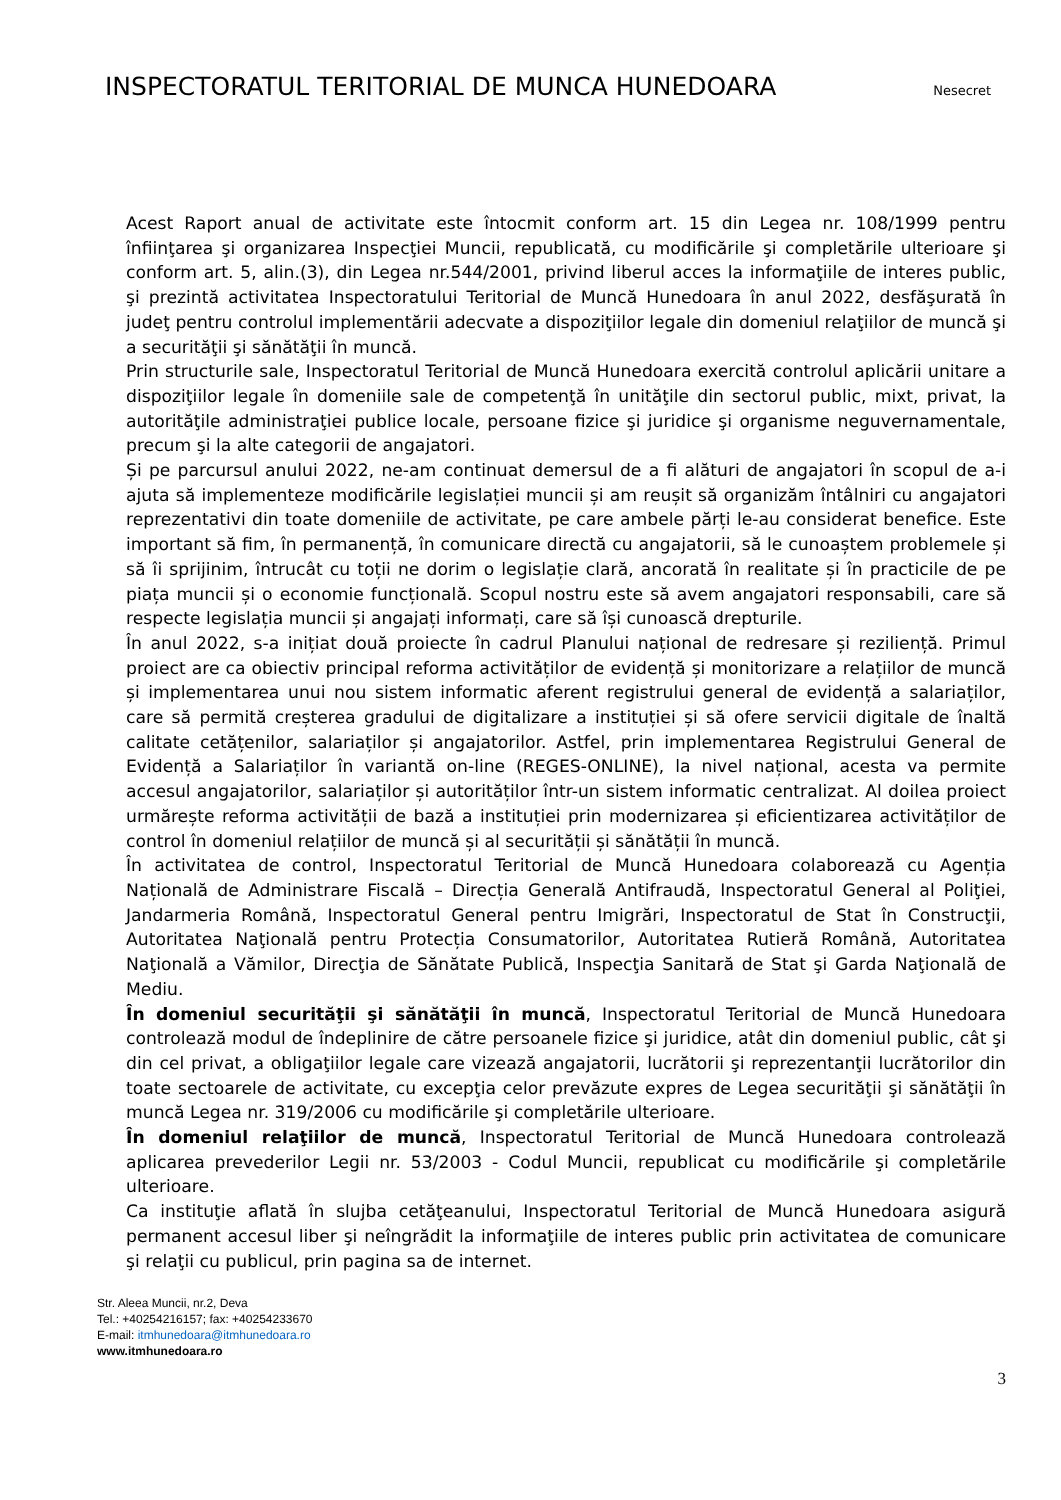INSPECTORATUL TERITORIAL DE MUNCA HUNEDOARA
Nesecret
Acest Raport anual de activitate este întocmit conform art. 15 din Legea nr. 108/1999 pentru înfiinţarea şi organizarea Inspecţiei Muncii, republicată, cu modificările şi completările ulterioare şi conform art. 5, alin.(3), din Legea nr.544/2001, privind liberul acces la informaţiile de interes public, şi prezintă activitatea Inspectoratului Teritorial de Muncă Hunedoara în anul 2022, desfăşurată în judeţ pentru controlul implementării adecvate a dispoziţiilor legale din domeniul relaţiilor de muncă şi a securităţii şi sănătăţii în muncă.
Prin structurile sale, Inspectoratul Teritorial de Muncă Hunedoara exercită controlul aplicării unitare a dispoziţiilor legale în domeniile sale de competenţă în unităţile din sectorul public, mixt, privat, la autorităţile administraţiei publice locale, persoane fizice şi juridice şi organisme neguvernamentale, precum şi la alte categorii de angajatori.
Și pe parcursul anului 2022, ne-am continuat demersul de a fi alături de angajatori în scopul de a-i ajuta să implementeze modificările legislației muncii și am reușit să organizăm întâlniri cu angajatori reprezentativi din toate domeniile de activitate, pe care ambele părți le-au considerat benefice. Este important să fim, în permanență, în comunicare directă cu angajatorii, să le cunoaștem problemele și să îi sprijinim, întrucât cu toții ne dorim o legislație clară, ancorată în realitate și în practicile de pe piața muncii și o economie funcțională. Scopul nostru este să avem angajatori responsabili, care să respecte legislația muncii și angajați informați, care să își cunoască drepturile.
În anul 2022, s-a inițiat două proiecte în cadrul Planului național de redresare și reziliență. Primul proiect are ca obiectiv principal reforma activităților de evidență și monitorizare a relațiilor de muncă și implementarea unui nou sistem informatic aferent registrului general de evidență a salariaților, care să permită creșterea gradului de digitalizare a instituției și să ofere servicii digitale de înaltă calitate cetățenilor, salariaților și angajatorilor. Astfel, prin implementarea Registrului General de Evidență a Salariaților în variantă on-line (REGES-ONLINE), la nivel național, acesta va permite accesul angajatorilor, salariaților și autorităților într-un sistem informatic centralizat. Al doilea proiect urmărește reforma activității de bază a instituției prin modernizarea și eficientizarea activităților de control în domeniul relațiilor de muncă și al securității și sănătății în muncă.
În activitatea de control, Inspectoratul Teritorial de Muncă Hunedoara colaborează cu Agenția Națională de Administrare Fiscală – Direcția Generală Antifraudă, Inspectoratul General al Poliţiei, Jandarmeria Română, Inspectoratul General pentru Imigrări, Inspectoratul de Stat în Construcţii, Autoritatea Naţională pentru Protecția Consumatorilor, Autoritatea Rutieră Română, Autoritatea Naţională a Vămilor, Direcţia de Sănătate Publică, Inspecţia Sanitară de Stat şi Garda Naţională de Mediu.
În domeniul securităţii şi sănătăţii în muncă, Inspectoratul Teritorial de Muncă Hunedoara controlează modul de îndeplinire de către persoanele fizice şi juridice, atât din domeniul public, cât şi din cel privat, a obligaţiilor legale care vizează angajatorii, lucrătorii şi reprezentanţii lucrătorilor din toate sectoarele de activitate, cu excepţia celor prevăzute expres de Legea securităţii şi sănătăţii în muncă Legea nr. 319/2006 cu modificările şi completările ulterioare.
În domeniul relaţiilor de muncă, Inspectoratul Teritorial de Muncă Hunedoara controlează aplicarea prevederilor Legii nr. 53/2003 - Codul Muncii, republicat cu modificările şi completările ulterioare.
Ca instituţie aflată în slujba cetăţeanului, Inspectoratul Teritorial de Muncă Hunedoara asigură permanent accesul liber şi neîngrădit la informaţiile de interes public prin activitatea de comunicare şi relaţii cu publicul, prin pagina sa de internet.
Str. Aleea Muncii, nr.2, Deva
Tel.: +40254216157; fax: +40254233670
E-mail: itmhunedoara@itmhunedoara.ro
www.itmhunedoara.ro
3